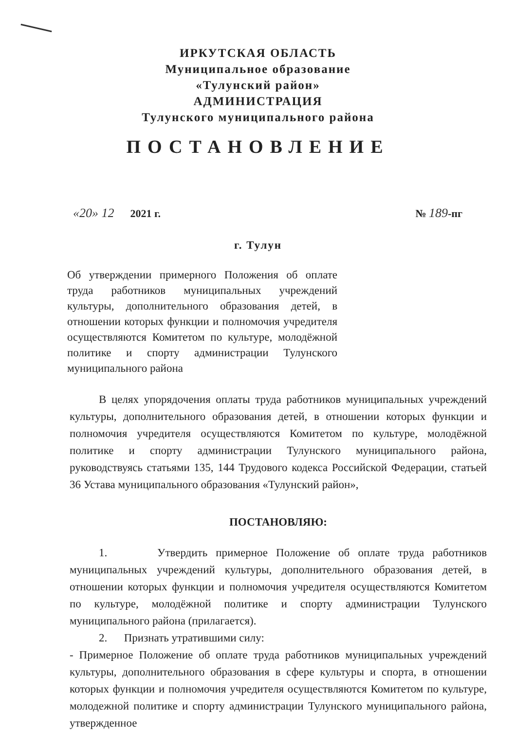ИРКУТСКАЯ ОБЛАСТЬ
Муниципальное образование
«Тулунский район»
АДМИНИСТРАЦИЯ
Тулунского муниципального района
ПОСТАНОВЛЕНИЕ
«20» 12 2021 г. № 189-пг
г. Тулун
Об утверждении примерного Положения об оплате труда работников муниципальных учреждений культуры, дополнительного образования детей, в отношении которых функции и полномочия учредителя осуществляются Комитетом по культуре, молодёжной политике и спорту администрации Тулунского муниципального района
В целях упорядочения оплаты труда работников муниципальных учреждений культуры, дополнительного образования детей, в отношении которых функции и полномочия учредителя осуществляются Комитетом по культуре, молодёжной политике и спорту администрации Тулунского муниципального района, руководствуясь статьями 135, 144 Трудового кодекса Российской Федерации, статьей 36 Устава муниципального образования «Тулунский район»,
ПОСТАНОВЛЯЮ:
1. Утвердить примерное Положение об оплате труда работников муниципальных учреждений культуры, дополнительного образования детей, в отношении которых функции и полномочия учредителя осуществляются Комитетом по культуре, молодёжной политике и спорту администрации Тулунского муниципального района (прилагается).
2. Признать утратившими силу:
- Примерное Положение об оплате труда работников муниципальных учреждений культуры, дополнительного образования в сфере культуры и спорта, в отношении которых функции и полномочия учредителя осуществляются Комитетом по культуре, молодежной политике и спорту администрации Тулунского муниципального района, утвержденное